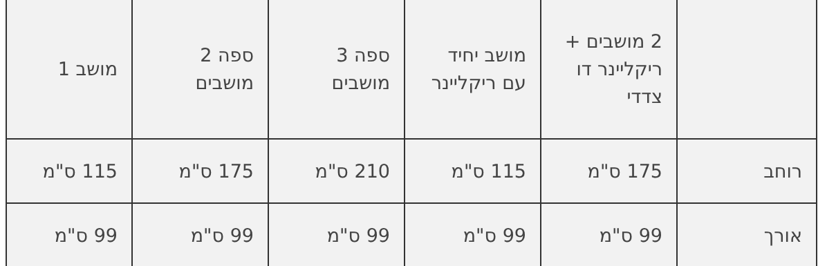| | 2 מושבים + ריקליינר דו צדדי | מושב יחיד עם ריקליינר | ספה 3 מושבים | ספה 2 מושבים | מושב 1 |
| רוחב | 175 ס"מ | 115 ס"מ | 210 ס"מ | 175 ס"מ | 115 ס"מ |
| אורך | 99 ס"מ | 99 ס"מ | 99 ס"מ | 99 ס"מ | 99 ס"מ |